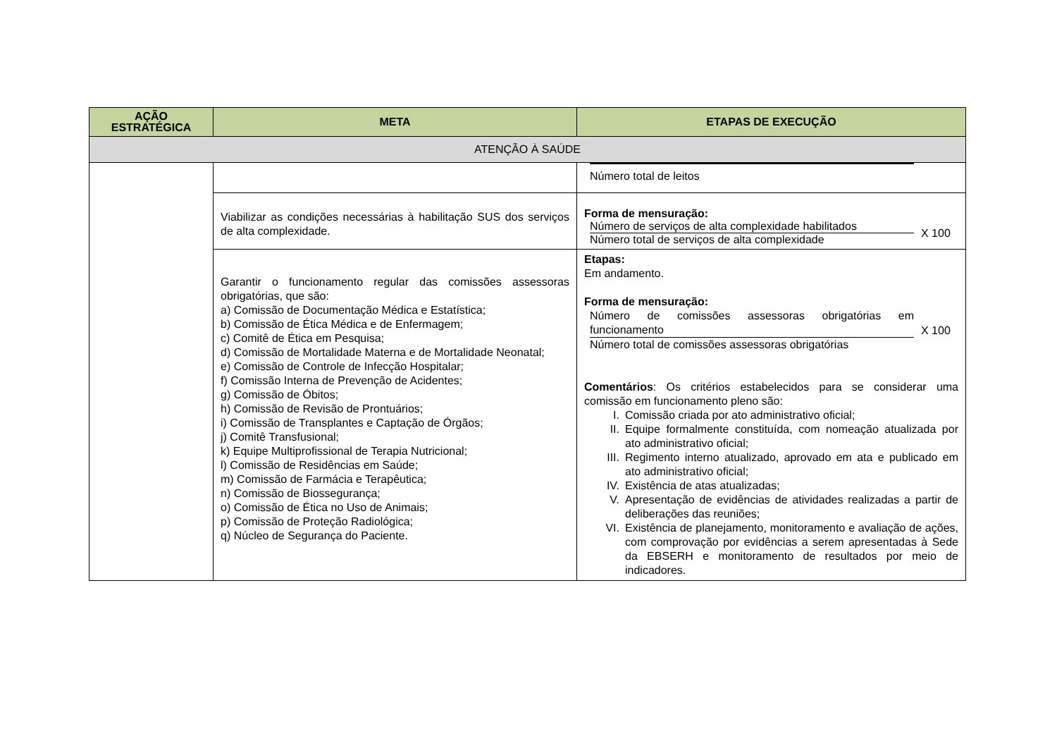| AÇÃO ESTRATÉGICA | META | ETAPAS DE EXECUÇÃO |
| --- | --- | --- |
| ATENÇÃO À SAÚDE | | |
| | | Número total de leitos |
| | Viabilizar as condições necessárias à habilitação SUS dos serviços de alta complexidade. | Forma de mensuração: Número de serviços de alta complexidade habilitados Número total de serviços de alta complexidade X 100 |
| | Garantir o funcionamento regular das comissões assessoras obrigatórias, que são: a) Comissão de Documentação Médica e Estatística; b) Comissão de Ética Médica e de Enfermagem; c) Comitê de Ética em Pesquisa; d) Comissão de Mortalidade Materna e de Mortalidade Neonatal; e) Comissão de Controle de Infecção Hospitalar; f) Comissão Interna de Prevenção de Acidentes; g) Comissão de Óbitos; h) Comissão de Revisão de Prontuários; i) Comissão de Transplantes e Captação de Órgãos; j) Comitê Transfusional; k) Equipe Multiprofissional de Terapia Nutricional; l) Comissão de Residências em Saúde; m) Comissão de Farmácia e Terapêutica; n) Comissão de Biossegurança; o) Comissão de Ética no Uso de Animais; p) Comissão de Proteção Radiológica; q) Núcleo de Segurança do Paciente. | Etapas: Em andamento. Forma de mensuração: Número de comissões assessoras obrigatórias em funcionamento Número total de comissões assessoras obrigatórias X 100 Comentários : Os critérios estabelecidos para se considerar uma comissão em funcionamento pleno são: I. Comissão criada por ato administrativo oficial; II. Equipe formalmente constituída, com nomeação atualizada por ato administrativo oficial; III. Regimento interno atualizado, aprovado em ata e publicado em ato administrativo oficial; IV. Existência de atas atualizadas; V. Apresentação de evidências de atividades realizadas a partir de deliberações das reuniões; VI. Existência de planejamento, monitoramento e avaliação de ações, com comprovação por evidências a serem apresentadas à Sede da EBSERH e monitoramento de resultados por meio de indicadores. |